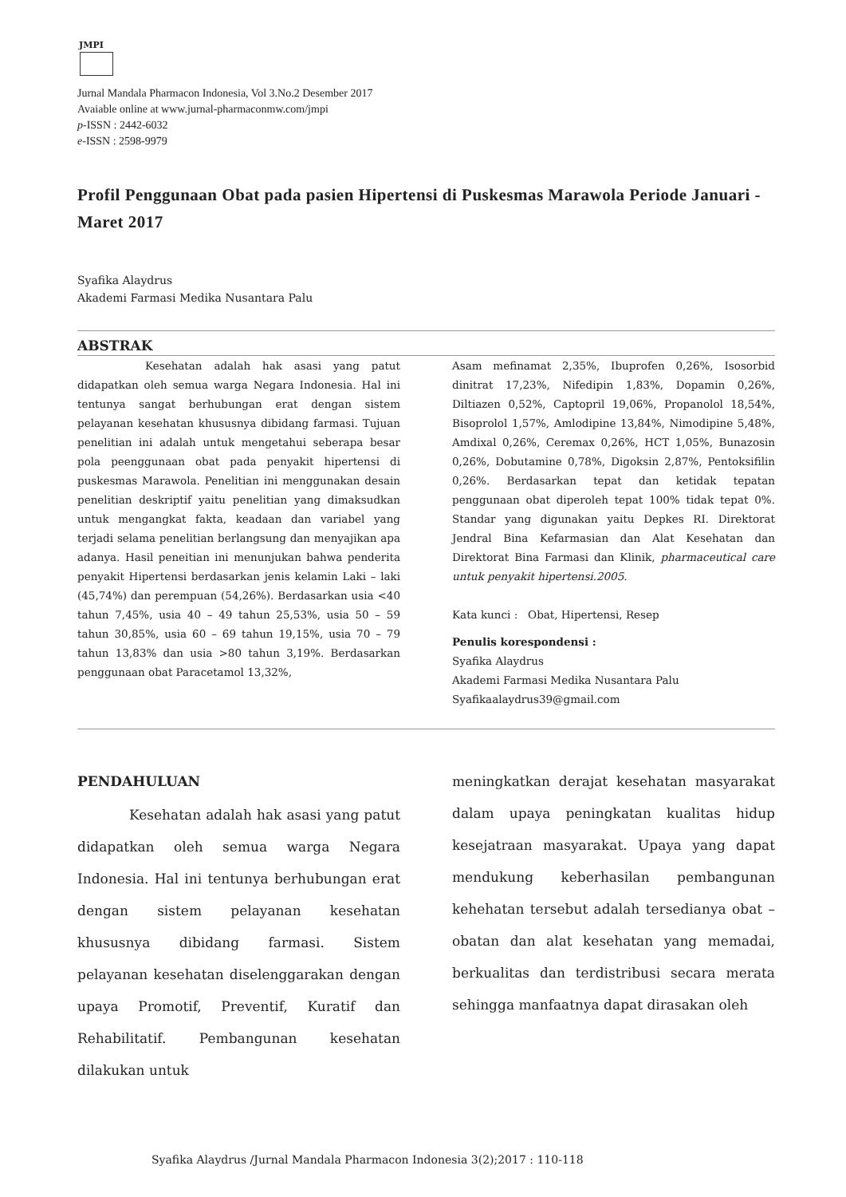JMPI
Jurnal Mandala Pharmacon Indonesia, Vol 3.No.2 Desember 2017
Avaiable online at www.jurnal-pharmaconmw.com/jmpi
p-ISSN : 2442-6032
e-ISSN : 2598-9979
Profil Penggunaan Obat pada pasien Hipertensi di Puskesmas Marawola Periode Januari - Maret 2017
Syafika Alaydrus
Akademi Farmasi Medika Nusantara Palu
ABSTRAK
Kesehatan adalah hak asasi yang patut didapatkan oleh semua warga Negara Indonesia. Hal ini tentunya sangat berhubungan erat dengan sistem pelayanan kesehatan khususnya dibidang farmasi. Tujuan penelitian ini adalah untuk mengetahui seberapa besar pola peenggunaan obat pada penyakit hipertensi di puskesmas Marawola. Penelitian ini menggunakan desain penelitian deskriptif yaitu penelitian yang dimaksudkan untuk mengangkat fakta, keadaan dan variabel yang terjadi selama penelitian berlangsung dan menyajikan apa adanya. Hasil peneitian ini menunjukan bahwa penderita penyakit Hipertensi berdasarkan jenis kelamin Laki – laki (45,74%) dan perempuan (54,26%). Berdasarkan usia <40 tahun 7,45%, usia 40 – 49 tahun 25,53%, usia 50 – 59 tahun 30,85%, usia 60 – 69 tahun 19,15%, usia 70 – 79 tahun 13,83% dan usia >80 tahun 3,19%. Berdasarkan penggunaan obat Paracetamol 13,32%,
Asam mefinamat 2,35%, Ibuprofen 0,26%, Isosorbid dinitrat 17,23%, Nifedipin 1,83%, Dopamin 0,26%, Diltiazen 0,52%, Captopril 19,06%, Propanolol 18,54%, Bisoprolol 1,57%, Amlodipine 13,84%, Nimodipine 5,48%, Amdixal 0,26%, Ceremax 0,26%, HCT 1,05%, Bunazosin 0,26%, Dobutamine 0,78%, Digoksin 2,87%, Pentoksifilin 0,26%. Berdasarkan tepat dan ketidak tepatan penggunaan obat diperoleh tepat 100% tidak tepat 0%. Standar yang digunakan yaitu Depkes RI. Direktorat Jendral Bina Kefarmasian dan Alat Kesehatan dan Direktorat Bina Farmasi dan Klinik, pharmaceutical care untuk penyakit hipertensi.2005.
Kata kunci : Obat, Hipertensi, Resep
Penulis korespondensi :
Syafika Alaydrus
Akademi Farmasi Medika Nusantara Palu
Syafikaalaydrus39@gmail.com
PENDAHULUAN
Kesehatan adalah hak asasi yang patut didapatkan oleh semua warga Negara Indonesia. Hal ini tentunya berhubungan erat dengan sistem pelayanan kesehatan khususnya dibidang farmasi. Sistem pelayanan kesehatan diselenggarakan dengan upaya Promotif, Preventif, Kuratif dan Rehabilitatif. Pembangunan kesehatan dilakukan untuk
meningkatkan derajat kesehatan masyarakat dalam upaya peningkatan kualitas hidup kesejatraan masyarakat. Upaya yang dapat mendukung keberhasilan pembangunan kehehatan tersebut adalah tersedianya obat – obatan dan alat kesehatan yang memadai, berkualitas dan terdistribusi secara merata sehingga manfaatnya dapat dirasakan oleh
Syafika Alaydrus /Jurnal Mandala Pharmacon Indonesia 3(2);2017 : 110-118